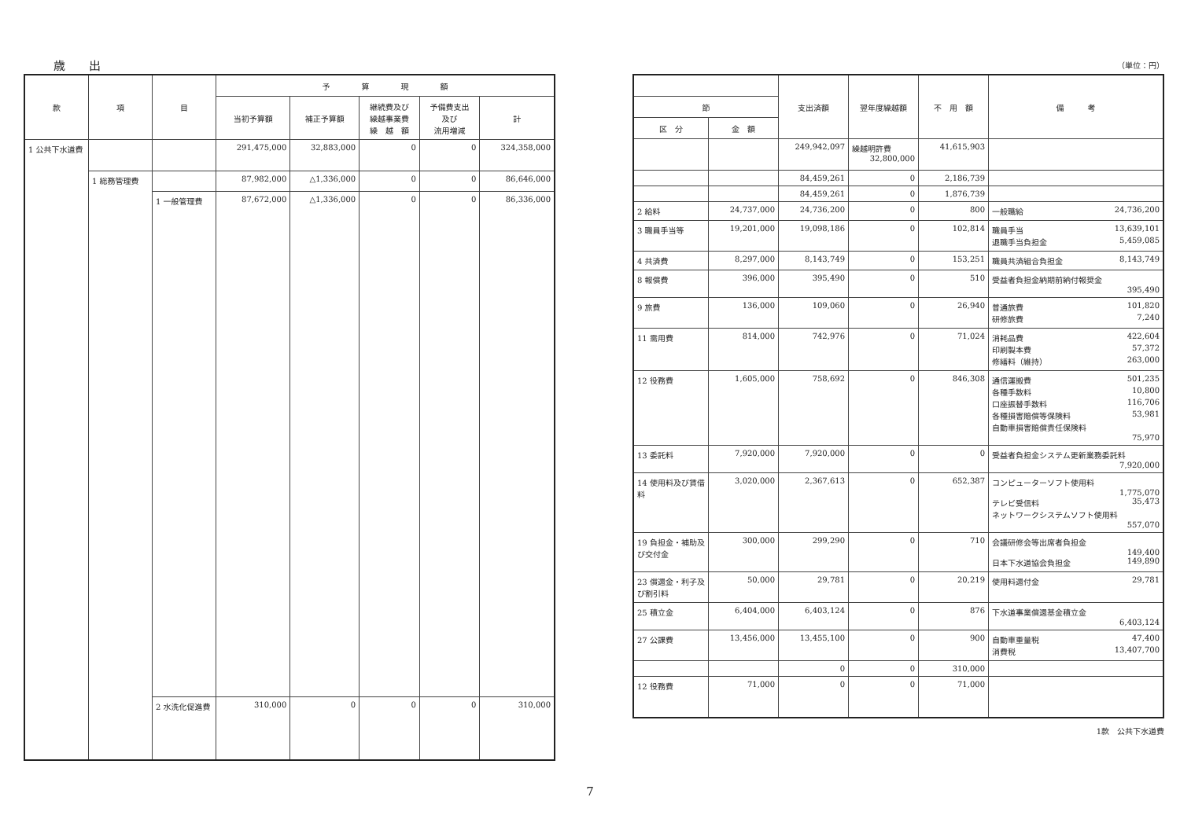歳　　出
| 款 | 項 | 目 | 予 算 現 額 | | | | |
| --- | --- | --- | --- | --- | --- | --- | --- |
| | | | 当初予算額 | 補正予算額 | 継続費及び 繰越事業費 繰 越 額 | 予備費支出 及び 流用増減 | 計 |
| 1 公共下水道費 | | | 291,475,000 | 32,883,000 | 0 | 0 | 324,358,000 |
| | 1 総務管理費 | | 87,982,000 | △1,336,000 | 0 | 0 | 86,646,000 |
| | | 1 一般管理費 | 87,672,000 | △1,336,000 | 0 | 0 | 86,336,000 |
| | | 2 水洗化促進費 | 310,000 | 0 | 0 | 0 | 310,000 |
（単位：円）
| | | 支出済額 | 翌年度繰越額 | 不 用 額 | 備 考 |
| --- | --- | --- | --- | --- | --- |
| 節 | | | | | |
| 区 分 | 金 額 | | | | |
| | | 249,942,097 | 繰越明許費 32,800,000 | 41,615,903 | |
| | | 84,459,261 | 0 | 2,186,739 | |
| | | 84,459,261 | 0 | 1,876,739 | |
| 2 給料 | 24,737,000 | 24,736,200 | 0 | 800 | 一般職給 24,736,200 |
| 3 職員手当等 | 19,201,000 | 19,098,186 | 0 | 102,814 | 職員手当 13,639,101 退職手当負担金 5,459,085 |
| 4 共済費 | 8,297,000 | 8,143,749 | 0 | 153,251 | 職員共済組合負担金 8,143,749 |
| 8 報償費 | 396,000 | 395,490 | 0 | 510 | 受益者負担金納期前納付報奨金 395,490 |
| 9 旅費 | 136,000 | 109,060 | 0 | 26,940 | 普通旅費 101,820 研修旅費 7,240 |
| 11 需用費 | 814,000 | 742,976 | 0 | 71,024 | 消耗品費 422,604 印刷製本費 57,372 修繕料（維持） 263,000 |
| 12 役務費 | 1,605,000 | 758,692 | 0 | 846,308 | 通信運搬費 501,235 各種手数料 10,800 口座振替手数料 116,706 各種損害賠償等保険料 53,981 自動車損害賠償責任保険料 75,970 |
| 13 委託料 | 7,920,000 | 7,920,000 | 0 | 0 | 受益者負担金システム更新業務委託料 7,920,000 |
| 14 使用料及び賃借料 | 3,020,000 | 2,367,613 | 0 | 652,387 | コンピューターソフト使用料 1,775,070 テレビ受信料 35,473 ネットワークシステムソフト使用料 557,070 |
| 19 負担金・補助及び交付金 | 300,000 | 299,290 | 0 | 710 | 会議研修会等出席者負担金 149,400 日本下水道協会負担金 149,890 |
| 23 償還金・利子及び割引料 | 50,000 | 29,781 | 0 | 20,219 | 使用料還付金 29,781 |
| 25 積立金 | 6,404,000 | 6,403,124 | 0 | 876 | 下水道事業償還基金積立金 6,403,124 |
| 27 公課費 | 13,456,000 | 13,455,100 | 0 | 900 | 自動車重量税 47,400 消費税 13,407,700 |
| | | 0 | 0 | 310,000 | |
| 12 役務費 | 71,000 | 0 | 0 | 71,000 | |
1款　公共下水道費
7